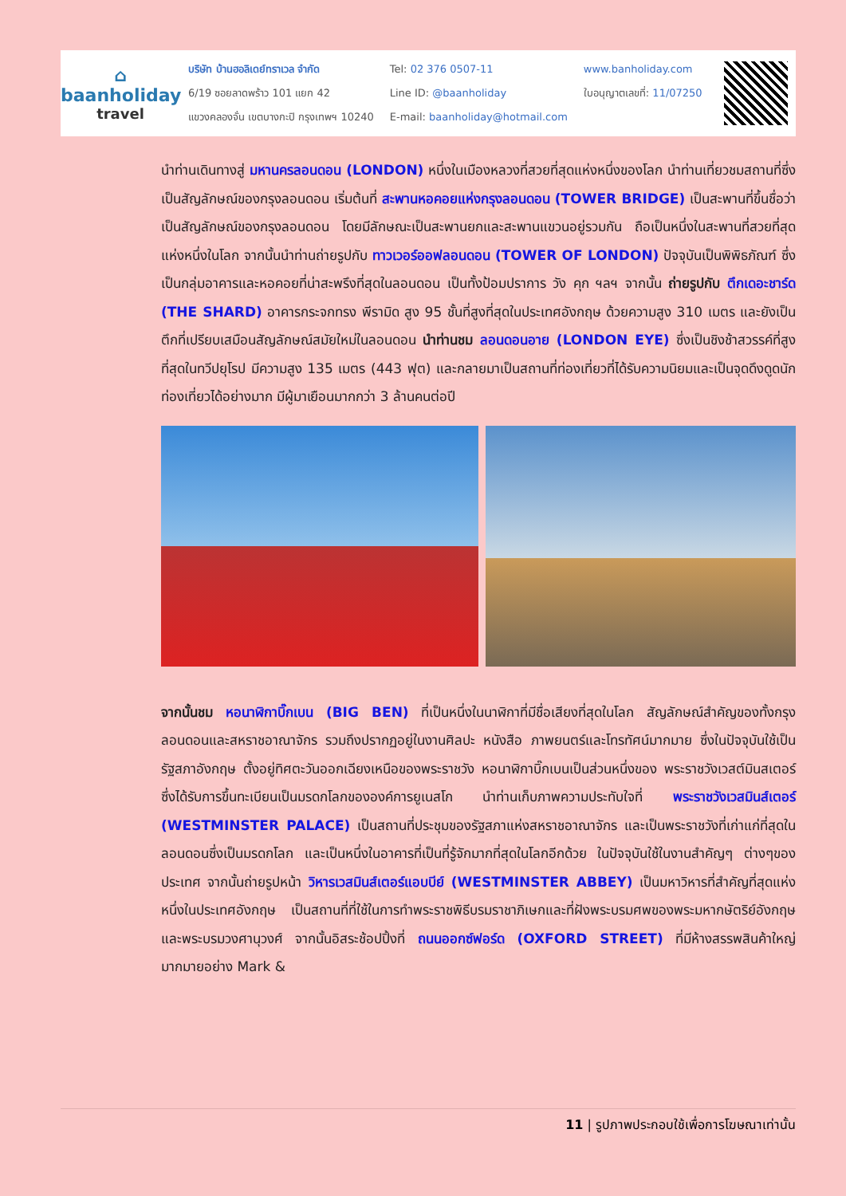⌂
baanholiday
travel
บริษัท บ้านฮอลิเดย์ทราเวล จำกัด
6/19 ซอยลาดพร้าว 101 แยก 42
แขวงคลองจั่น เขตบางกะปิ กรุงเทพฯ 10240
Tel: 02 376 0507-11
Line ID: @baanholiday
E-mail: baanholiday@hotmail.com
www.banholiday.com
ใบอนุญาตเลขที่: 11/07250
นำท่านเดินทางสู่ มหานครลอนดอน (LONDON) หนึ่งในเมืองหลวงที่สวยที่สุดแห่งหนึ่งของโลก นำท่านเที่ยวชมสถานที่ซึ่งเป็นสัญลักษณ์ของกรุงลอนดอน เริ่มต้นที่ สะพานหอคอยแห่งกรุงลอนดอน (TOWER BRIDGE) เป็นสะพานที่ขึ้นชื่อว่าเป็นสัญลักษณ์ของกรุงลอนดอน โดยมีลักษณะเป็นสะพานยกและสะพานแขวนอยู่รวมกัน ถือเป็นหนึ่งในสะพานที่สวยที่สุดแห่งหนึ่งในโลก จากนั้นนำท่านถ่ายรูปกับ ทาวเวอร์ออฟลอนดอน (TOWER OF LONDON) ปัจจุบันเป็นพิพิธภัณฑ์ ซึ่งเป็นกลุ่มอาคารและหอคอยที่น่าสะพรึงที่สุดในลอนดอน เป็นทั้งป้อมปราการ วัง คุก ฯลฯ จากนั้น ถ่ายรูปกับ ตึกเดอะชาร์ด (THE SHARD) อาคารกระจกทรง พีรามิด สูง 95 ชั้นที่สูงที่สุดในประเทศอังกฤษ ด้วยความสูง 310 เมตร และยังเป็นตึกที่เปรียบเสมือนสัญลักษณ์สมัยใหม่ในลอนดอน นำท่านชม ลอนดอนอาย (LONDON EYE) ซึ่งเป็นชิงช้าสวรรค์ที่สูงที่สุดในทวีปยุโรป มีความสูง 135 เมตร (443 ฟุต) และกลายมาเป็นสถานที่ท่องเที่ยวที่ได้รับความนิยมและเป็นจุดดึงดูดนัก ท่องเที่ยวได้อย่างมาก มีผู้มาเยือนมากกว่า 3 ล้านคนต่อปี
จากนั้นชม หอนาฬิกาบิ๊กเบน (BIG BEN) ที่เป็นหนึ่งในนาฬิกาที่มีชื่อเสียงที่สุดในโลก สัญลักษณ์สำคัญของทั้งกรุงลอนดอนและสหราชอาณาจักร รวมถึงปรากฏอยู่ในงานศิลปะ หนังสือ ภาพยนตร์และโทรทัศน์มากมาย ซึ่งในปัจจุบันใช้เป็นรัฐสภาอังกฤษ ตั้งอยู่ทิศตะวันออกเฉียงเหนือของพระราชวัง หอนาฬิกาบิ๊กเบนเป็นส่วนหนึ่งของ พระราชวังเวสต์มินสเตอร์ ซึ่งได้รับการขึ้นทะเบียนเป็นมรดกโลกขององค์การยูเนสโก นำท่านเก็บภาพความประทับใจที่ พระราชวังเวสมินส์เตอร์ (WESTMINSTER PALACE) เป็นสถานที่ประชุมของรัฐสภาแห่งสหราชอาณาจักร และเป็นพระราชวังที่เก่าแก่ที่สุดในลอนดอนซึ่งเป็นมรดกโลก และเป็นหนึ่งในอาคารที่เป็นที่รู้จักมากที่สุดในโลกอีกด้วย ในปัจจุบันใช้ในงานสำคัญๆ ต่างๆของประเทศ จากนั้นถ่ายรูปหน้า วิหารเวสมินส์เตอร์แอบบีย์ (WESTMINSTER ABBEY) เป็นมหาวิหารที่สำคัญที่สุดแห่งหนึ่งในประเทศอังกฤษ เป็นสถานที่ที่ใช้ในการทำพระราชพิธีบรมราชาภิเษกและที่ฝังพระบรมศพของพระมหากษัตริย์อังกฤษและพระบรมวงศานุวงศ์ จากนั้นอิสระช้อปปิ้งที่ ถนนออกซ์ฟอร์ด (OXFORD STREET) ที่มีห้างสรรพสินค้าใหญ่มากมายอย่าง Mark &
11 | รูปภาพประกอบใช้เพื่อการโฆษณาเท่านั้น